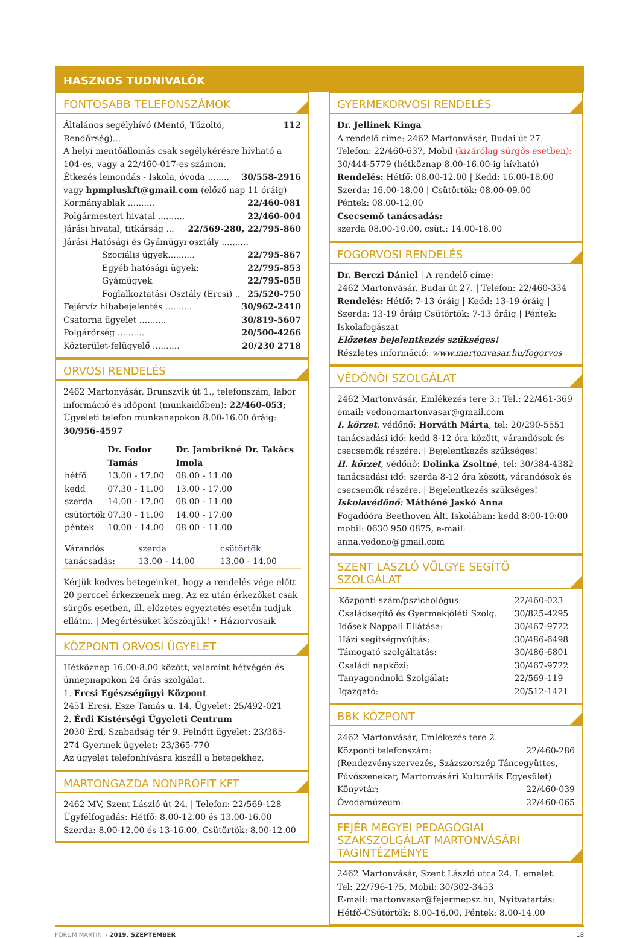HASZNOS TUDNIVALÓK
FONTOSABB TELEFONSZÁMOK
Általános segélyhívó (Mentő, Tűzoltó, Rendőrség)... 112
A helyi mentőállomás csak segélykérésre hívható a 104-es, vagy a 22/460-017-es számon.
Étkezés lemondás - Iskola, óvoda ........ 30/558-2916
vagy hpmpluskft@gmail.com (előző nap 11 óráig)
Kormányablak .......... 22/460-081
Polgármesteri hivatal .......... 22/460-004
Járási hivatal, titkárság ... 22/569-280, 22/795-860
Járási Hatósági és Gyámügyi osztály ..........
Szociális ügyek.......... 22/795-867
Egyéb hatósági ügyek: 22/795-853
Gyámügyek 22/795-858
Foglalkoztatási Osztály (Ercsi) .. 25/520-750
Fejérvíz hibabejelentés .......... 30/962-2410
Csatorna ügyelet .......... 30/819-5607
Polgárőrség .......... 20/500-4266
Közterület-felügyelő .......... 20/230 2718
ORVOSI RENDELÉS
2462 Martonvásár, Brunszvik út 1., telefonszám, labor információ és időpont (munkaidőben): 22/460-053; Ügyeleti telefon munkanapokon 8.00-16.00 óráig: 30/956-4597
| | Dr. Fodor Tamás | Dr. Jambrikné Dr. Takács Imola |
| --- | --- | --- |
| hétfő | 13.00 - 17.00 | 08.00 - 11.00 |
| kedd | 07.30 - 11.00 | 13.00 - 17.00 |
| szerda | 14.00 - 17.00 | 08.00 - 11.00 |
| csütörtök | 07.30 - 11.00 | 14.00 - 17.00 |
| péntek | 10.00 - 14.00 | 08.00 - 11.00 |
| Várandós | szerda | csütörtök |
| tanácsadás: | 13.00 - 14.00 | 13.00 - 14.00 |
Kérjük kedves betegeinket, hogy a rendelés vége előtt 20 perccel érkezzenek meg. Az ez után érkezőket csak sürgős esetben, ill. előzetes egyeztetés esetén tudjuk ellátni. | Megértésüket köszönjük! • Háziorvosaik
KÖZPONTI ORVOSI ÜGYELET
Hétköznap 16.00-8.00 között, valamint hétvégén és ünnepnapokon 24 órás szolgálat.
1. Ercsi Egészségügyi Központ
2451 Ercsi, Esze Tamás u. 14. Ügyelet: 25/492-021
2. Érdi Kistérségi Ügyeleti Centrum
2030 Érd, Szabadság tér 9. Felnőtt ügyelet: 23/365-274 Gyermek ügyelet: 23/365-770
Az ügyelet telefonhívásra kiszáll a betegekhez.
MARTONGAZDA NONPROFIT KFT
2462 MV, Szent László út 24. | Telefon: 22/569-128
Ügyfélfogadás: Hétfő: 8.00-12.00 és 13.00-16.00
Szerda: 8.00-12.00 és 13-16.00, Csütörtök: 8.00-12.00
GYERMEKORVOSI RENDELÉS
Dr. Jellinek Kinga
A rendelő címe: 2462 Martonvásár, Budai út 27.
Telefon: 22/460-637, Mobil (kizárólag sürgős esetben): 30/444-5779 (hétköznap 8.00-16.00-ig hívható)
Rendelés: Hétfő: 08.00-12.00 | Kedd: 16.00-18.00
Szerda: 16.00-18.00 | Csütörtök: 08.00-09.00
Péntek: 08.00-12.00
Csecsemő tanácsadás:
szerda 08.00-10.00, csüt.: 14.00-16.00
FOGORVOSI RENDELÉS
Dr. Berczi Dániel | A rendelő címe:
2462 Martonvásár, Budai út 27. | Telefon: 22/460-334
Rendelés: Hétfő: 7-13 óráig | Kedd: 13-19 óráig | Szerda: 13-19 óráig Csütörtök: 7-13 óráig | Péntek: Iskolafogászat
Előzetes bejelentkezés szükséges!
Részletes információ: www.martonvasar.hu/fogorvos
VÉDŐNŐI SZOLGÁLAT
2462 Martonvásár, Emlékezés tere 3.; Tel.: 22/461-369
email: vedonomartonvasar@gmail.com
I. körzet, védőnő: Horváth Márta, tel: 20/290-5551 tanácsadási idő: kedd 8-12 óra között, várandósok és csecsemők részére. | Bejelentkezés szükséges!
II. körzet, védőnő: Dolinka Zsoltné, tel: 30/384-4382 tanácsadási idő: szerda 8-12 óra között, várandósok és csecsemők részére. | Bejelentkezés szükséges!
Iskolavédőnő: Máthéné Jaskó Anna
Fogadóóra Beethoven Ált. Iskolában: kedd 8:00-10:00
mobil: 0630 950 0875, e-mail: anna.vedono@gmail.com
SZENT LÁSZLÓ VÖLGYE SEGÍTŐ SZOLGÁLAT
| Központi szám/pszichológus: | 22/460-023 |
| Családsegítő és Gyermekjóléti Szolg. | 30/825-4295 |
| Idősek Nappali Ellátása: | 30/467-9722 |
| Házi segítségnyújtás: | 30/486-6498 |
| Támogató szolgáltatás: | 30/486-6801 |
| Családi napközi: | 30/467-9722 |
| Tanyagondnoki Szolgálat: | 22/569-119 |
| Igazgató: | 20/512-1421 |
BBK KÖZPONT
2462 Martonvásár, Emlékezés tere 2.
Központi telefonszám: 22/460-286
(Rendezvényszervezés, Százszorszép Táncegyüttes, Fúvószenekar, Martonvásári Kulturális Egyesület)
Könyvtár: 22/460-039
Óvodamúzeum: 22/460-065
FEJÉR MEGYEI PEDAGÓGIAI SZAKSZOLGÁLAT MARTONVÁSÁRI TAGINTÉZMÉNYE
2462 Martonvásár, Szent László utca 24. I. emelet.
Tel: 22/796-175, Mobil: 30/302-3453
E-mail: martonvasar@fejermepsz.hu, Nyitvatartás: Hétfő-CSütörtök: 8.00-16.00, Péntek: 8.00-14.00
FORUM MARTINI / 2019. SZEPTEMBER 18